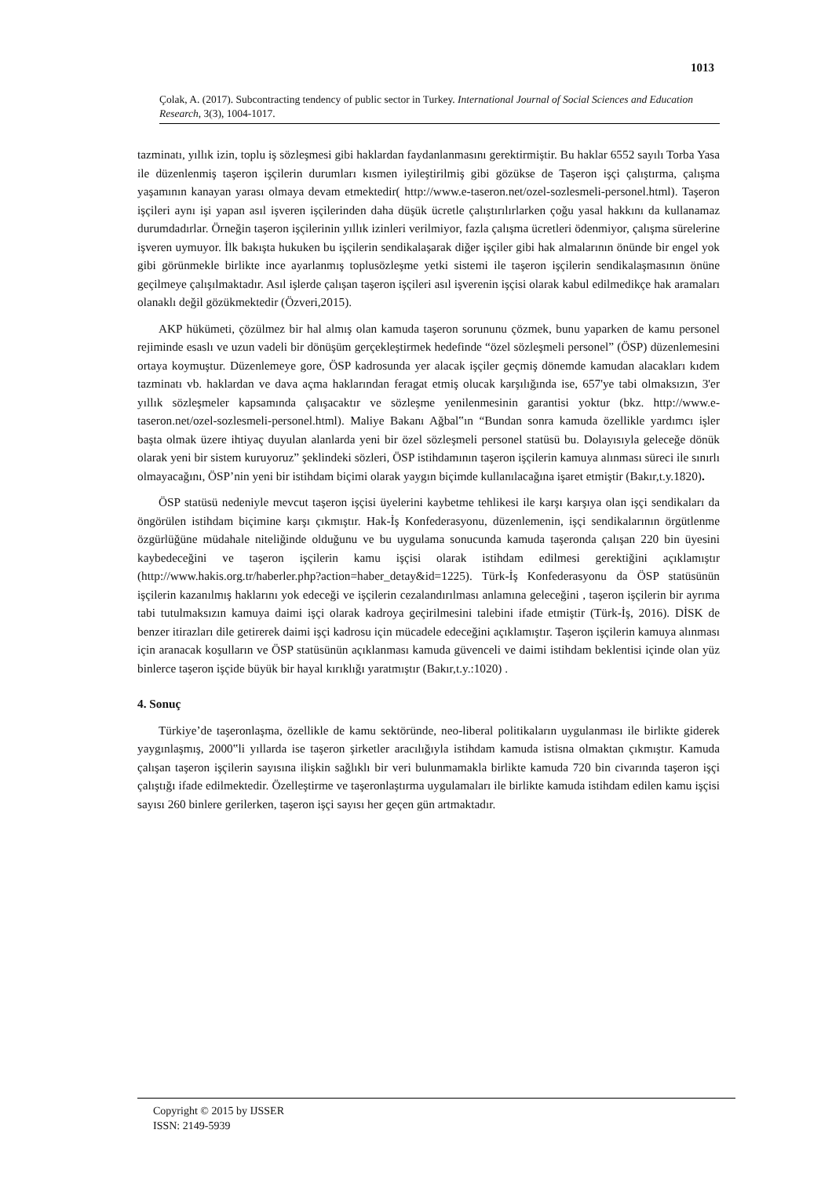1013
Çolak, A. (2017). Subcontracting tendency of public sector in Turkey. International Journal of Social Sciences and Education Research, 3(3), 1004-1017.
tazminatı, yıllık izin, toplu iş sözleşmesi gibi haklardan faydanlanmasını gerektirmiştir. Bu haklar 6552 sayılı Torba Yasa ile düzenlenmiş taşeron işçilerin durumları kısmen iyileştirilmiş gibi gözükse de Taşeron işçi çalıştırma, çalışma yaşamının kanayan yarası olmaya devam etmektedir( http://www.e-taseron.net/ozel-sozlesmeli-personel.html). Taşeron işçileri aynı işi yapan asıl işveren işçilerinden daha düşük ücretle çalıştırılırlarken çoğu yasal hakkını da kullanamaz durumdadırlar. Örneğin taşeron işçilerinin yıllık izinleri verilmiyor, fazla çalışma ücretleri ödenmiyor, çalışma sürelerine işveren uymuyor. İlk bakışta hukuken bu işçilerin sendikalaşarak diğer işçiler gibi hak almalarının önünde bir engel yok gibi görünmekle birlikte ince ayarlanmış toplusözleşme yetki sistemi ile taşeron işçilerin sendikalaşmasının önüne geçilmeye çalışılmaktadır. Asıl işlerde çalışan taşeron işçileri asıl işverenin işçisi olarak kabul edilmedikçe hak aramaları olanaklı değil gözükmektedir (Özveri,2015).
AKP hükümeti, çözülmez bir hal almış olan kamuda taşeron sorununu çözmek, bunu yaparken de kamu personel rejiminde esaslı ve uzun vadeli bir dönüşüm gerçekleştirmek hedefinde “özel sözleşmeli personel” (ÖSP) düzenlemesini ortaya koymuştur. Düzenlemeye gore, ÖSP kadrosunda yer alacak işçiler geçmiş dönemde kamudan alacakları kıdem tazminatı vb. haklardan ve dava açma haklarından feragat etmiş olucak karşılığında ise, 657'ye tabi olmaksızın, 3'er yıllık sözleşmeler kapsamında çalışacaktır ve sözleşme yenilenmesinin garantisi yoktur (bkz. http://www.e-taseron.net/ozel-sozlesmeli-personel.html). Maliye Bakanı Ağbal‟ın “Bundan sonra kamuda özellikle yardımcı işler başta olmak üzere ihtiyaç duyulan alanlarda yeni bir özel sözleşmeli personel statüsü bu. Dolayısıyla geleceğe dönük olarak yeni bir sistem kuruyoruz” şeklindeki sözleri, ÖSP istihdamının taşeron işçilerin kamuya alınması süreci ile sınırlı olmayacağını, ÖSP’nin yeni bir istihdam biçimi olarak yaygın biçimde kullanılacağına işaret etmiştir (Bakır,t.y.1820).
ÖSP statüsü nedeniyle mevcut taşeron işçisi üyelerini kaybetme tehlikesi ile karşı karşıya olan işçi sendikaları da öngörülen istihdam biçimine karşı çıkmıştır. Hak-İş Konfederasyonu, düzenlemenin, işçi sendikalarının örgütlenme özgürlüğüne müdahale niteliğinde olduğunu ve bu uygulama sonucunda kamuda taşeronda çalışan 220 bin üyesini kaybedeceğini ve taşeron işçilerin kamu işçisi olarak istihdam edilmesi gerektiğini açıklamıştır (http://www.hakis.org.tr/haberler.php?action=haber_detay&id=1225). Türk-İş Konfederasyonu da ÖSP statüsünün işçilerin kazanılmış haklarını yok edeceği ve işçilerin cezalandırılması anlamına geleceğini , taşeron işçilerin bir ayrıma tabi tutulmaksızın kamuya daimi işçi olarak kadroya geçirilmesini talebini ifade etmiştir (Türk-İş, 2016). DİSK de benzer itirazları dile getirerek daimi işçi kadrosu için mücadele edeceğini açıklamıştır. Taşeron işçilerin kamuya alınması için aranacak koşulların ve ÖSP statüsünün açıklanması kamuda güvenceli ve daimi istihdam beklentisi içinde olan yüz binlerce taşeron işçide büyük bir hayal kırıklığı yaratmıştır (Bakır,t.y.:1020) .
4. Sonuç
Türkiye’de taşeronlaşma, özellikle de kamu sektöründe, neo-liberal politikaların uygulanması ile birlikte giderek yaygınlaşmış, 2000‟li yıllarda ise taşeron şirketler aracılığıyla istihdam kamuda istisna olmaktan çıkmıştır. Kamuda çalışan taşeron işçilerin sayısına ilişkin sağlıklı bir veri bulunmamakla birlikte kamuda 720 bin civarında taşeron işçi çalıştığı ifade edilmektedir. Özelleştirme ve taşeronlaştırma uygulamaları ile birlikte kamuda istihdam edilen kamu işçisi sayısı 260 binlere gerilerken, taşeron işçi sayısı her geçen gün artmaktadır.
Copyright © 2015 by IJSSER
ISSN: 2149-5939